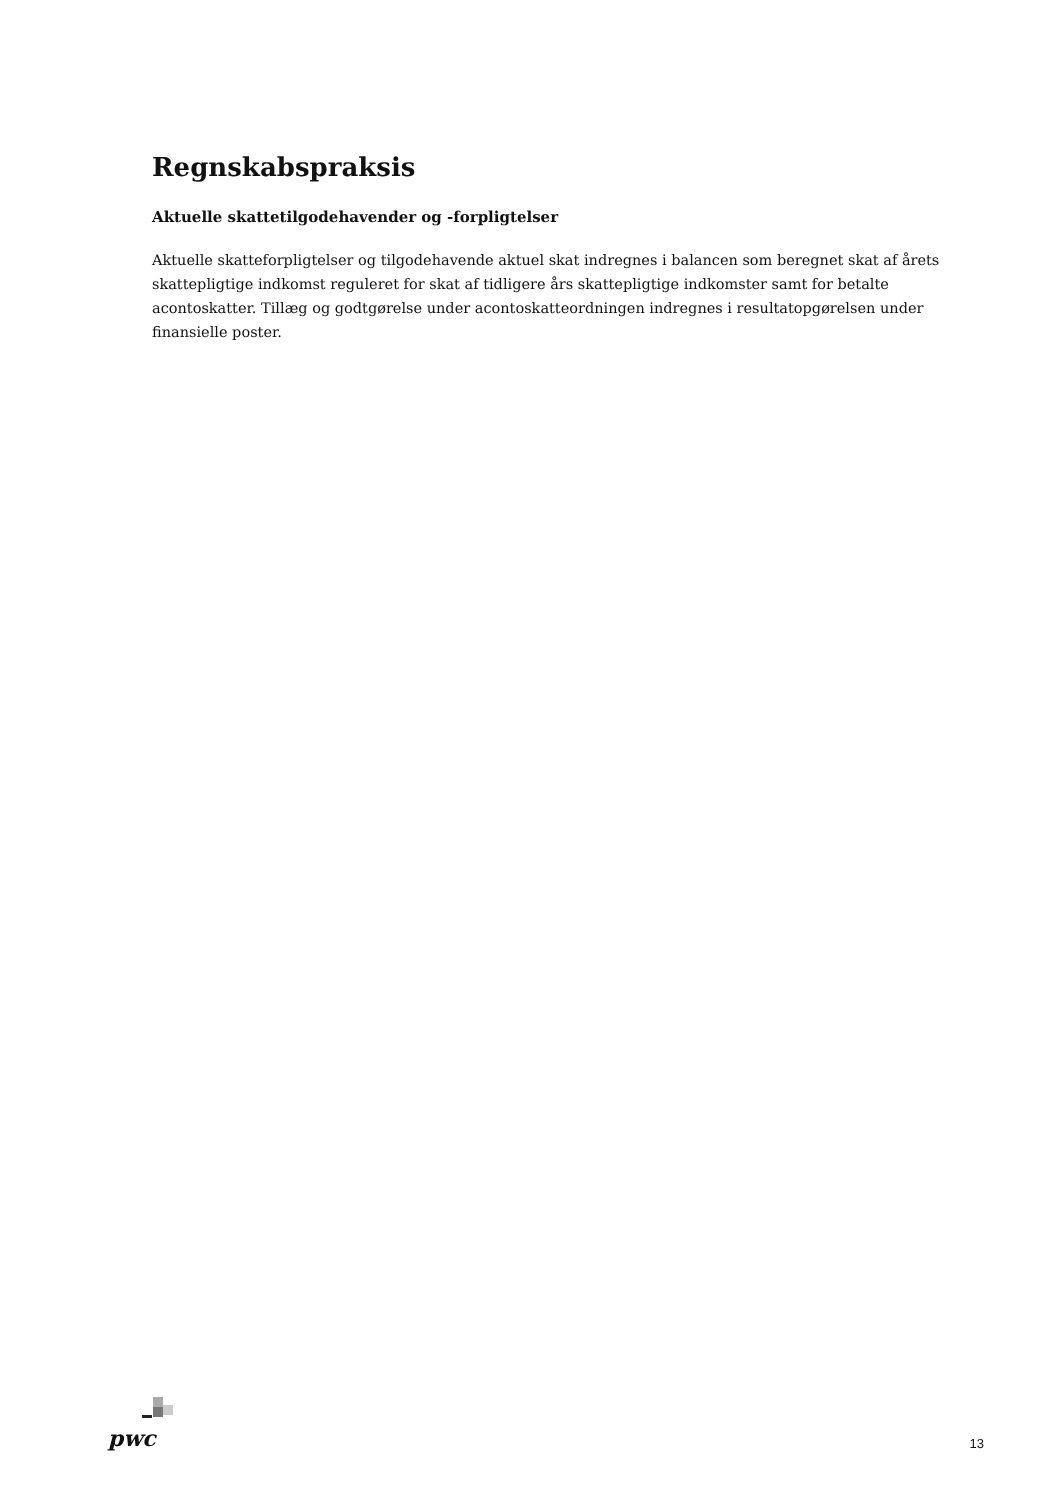Regnskabspraksis
Aktuelle skattetilgodehavender og -forpligtelser
Aktuelle skatteforpligtelser og tilgodehavende aktuel skat indregnes i balancen som beregnet skat af årets skattepligtige indkomst reguleret for skat af tidligere års skattepligtige indkomster samt for betalte acontoskatter. Tillæg og godtgørelse under acontoskatteordningen indregnes i resultatopgørelsen under finansielle poster.
pwc
13